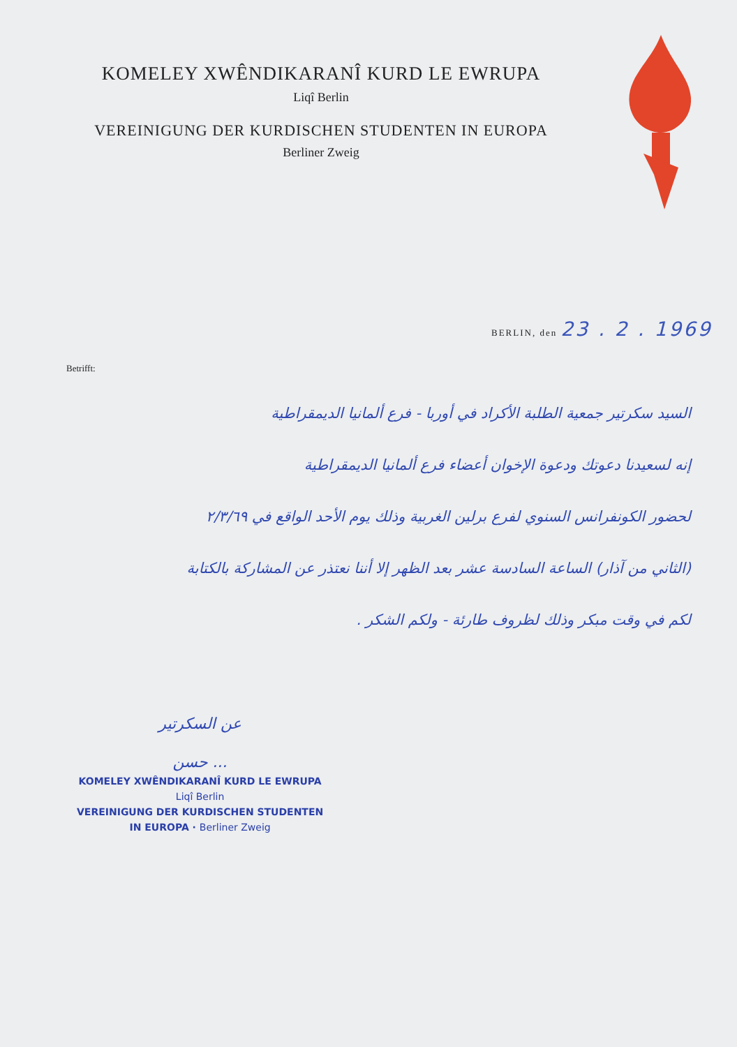KOMELEY XWÊNDIKARANÎ KURD LE EWRUPA
Liqî Berlin
VEREINIGUNG DER KURDISCHEN STUDENTEN IN EUROPA
Berliner Zweig
BERLIN, den 23 . 2 . 1969
Betrifft:
السيد سكرتير جمعية الطلبة الأكراد في أوربا - فرع ألمانيا الديمقراطية
إنه لسعيدنا دعوتك ودعوة الإخوان أعضاء فرع ألمانيا الديمقراطية
لحضور الكونفرانس السنوي لفرع برلين الغربية وذلك يوم الأحد الواقع في ٢/٣/٦٩
(الثاني من آذار) الساعة السادسة عشر بعد الظهر إلا أننا نعتذر عن المشاركة بالكتابة
لكم في وقت مبكر وذلك لظروف طارئة - ولكم الشكر .
عن السكرتير
حسن ...
KOMELEY XWÊNDIKARANÎ KURD LE EWRUPA
Liqî Berlin
VEREINIGUNG DER KURDISCHEN STUDENTEN
IN EUROPA · Berliner Zweig